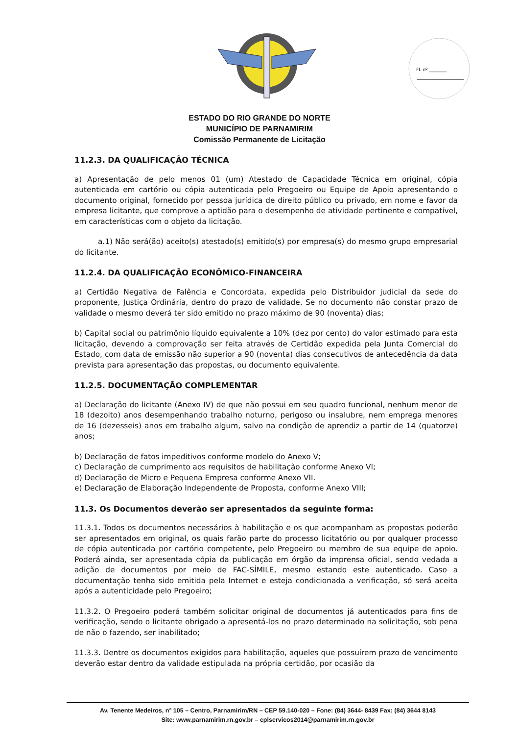Fl. nº ________
ESTADO DO RIO GRANDE DO NORTE
MUNICÍPIO DE PARNAMIRIM
Comissão Permanente de Licitação
11.2.3. DA QUALIFICAÇÃO TÉCNICA
a) Apresentação de pelo menos 01 (um) Atestado de Capacidade Técnica em original, cópia autenticada em cartório ou cópia autenticada pelo Pregoeiro ou Equipe de Apoio apresentando o documento original, fornecido por pessoa jurídica de direito público ou privado, em nome e favor da empresa licitante, que comprove a aptidão para o desempenho de atividade pertinente e compatível, em características com o objeto da licitação.
a.1) Não será(ão) aceito(s) atestado(s) emitido(s) por empresa(s) do mesmo grupo empresarial do licitante.
11.2.4. DA QUALIFICAÇÃO ECONÔMICO-FINANCEIRA
a) Certidão Negativa de Falência e Concordata, expedida pelo Distribuidor judicial da sede do proponente, Justiça Ordinária, dentro do prazo de validade. Se no documento não constar prazo de validade o mesmo deverá ter sido emitido no prazo máximo de 90 (noventa) dias;
b) Capital social ou patrimônio líquido equivalente a 10% (dez por cento) do valor estimado para esta licitação, devendo a comprovação ser feita através de Certidão expedida pela Junta Comercial do Estado, com data de emissão não superior a 90 (noventa) dias consecutivos de antecedência da data prevista para apresentação das propostas, ou documento equivalente.
11.2.5. DOCUMENTAÇÃO COMPLEMENTAR
a) Declaração do licitante (Anexo IV) de que não possui em seu quadro funcional, nenhum menor de 18 (dezoito) anos desempenhando trabalho noturno, perigoso ou insalubre, nem emprega menores de 16 (dezesseis) anos em trabalho algum, salvo na condição de aprendiz a partir de 14 (quatorze) anos;
b) Declaração de fatos impeditivos conforme modelo do Anexo V;
c) Declaração de cumprimento aos requisitos de habilitação conforme Anexo VI;
d) Declaração de Micro e Pequena Empresa conforme Anexo VII.
e) Declaração de Elaboração Independente de Proposta, conforme Anexo VIII;
11.3. Os Documentos deverão ser apresentados da seguinte forma:
11.3.1. Todos os documentos necessários à habilitação e os que acompanham as propostas poderão ser apresentados em original, os quais farão parte do processo licitatório ou por qualquer processo de cópia autenticada por cartório competente, pelo Pregoeiro ou membro de sua equipe de apoio. Poderá ainda, ser apresentada cópia da publicação em órgão da imprensa oficial, sendo vedada a adição de documentos por meio de FAC-SÍMILE, mesmo estando este autenticado. Caso a documentação tenha sido emitida pela Internet e esteja condicionada a verificação, só será aceita após a autenticidade pelo Pregoeiro;
11.3.2. O Pregoeiro poderá também solicitar original de documentos já autenticados para fins de verificação, sendo o licitante obrigado a apresentá-los no prazo determinado na solicitação, sob pena de não o fazendo, ser inabilitado;
11.3.3. Dentre os documentos exigidos para habilitação, aqueles que possuírem prazo de vencimento deverão estar dentro da validade estipulada na própria certidão, por ocasião da
Av. Tenente Medeiros, n° 105 – Centro, Parnamirim/RN – CEP 59.140-020 – Fone: (84) 3644- 8439 Fax: (84) 3644 8143
Site: www.parnamirim.rn.gov.br – cplservicos2014@parnamirim.rn.gov.br